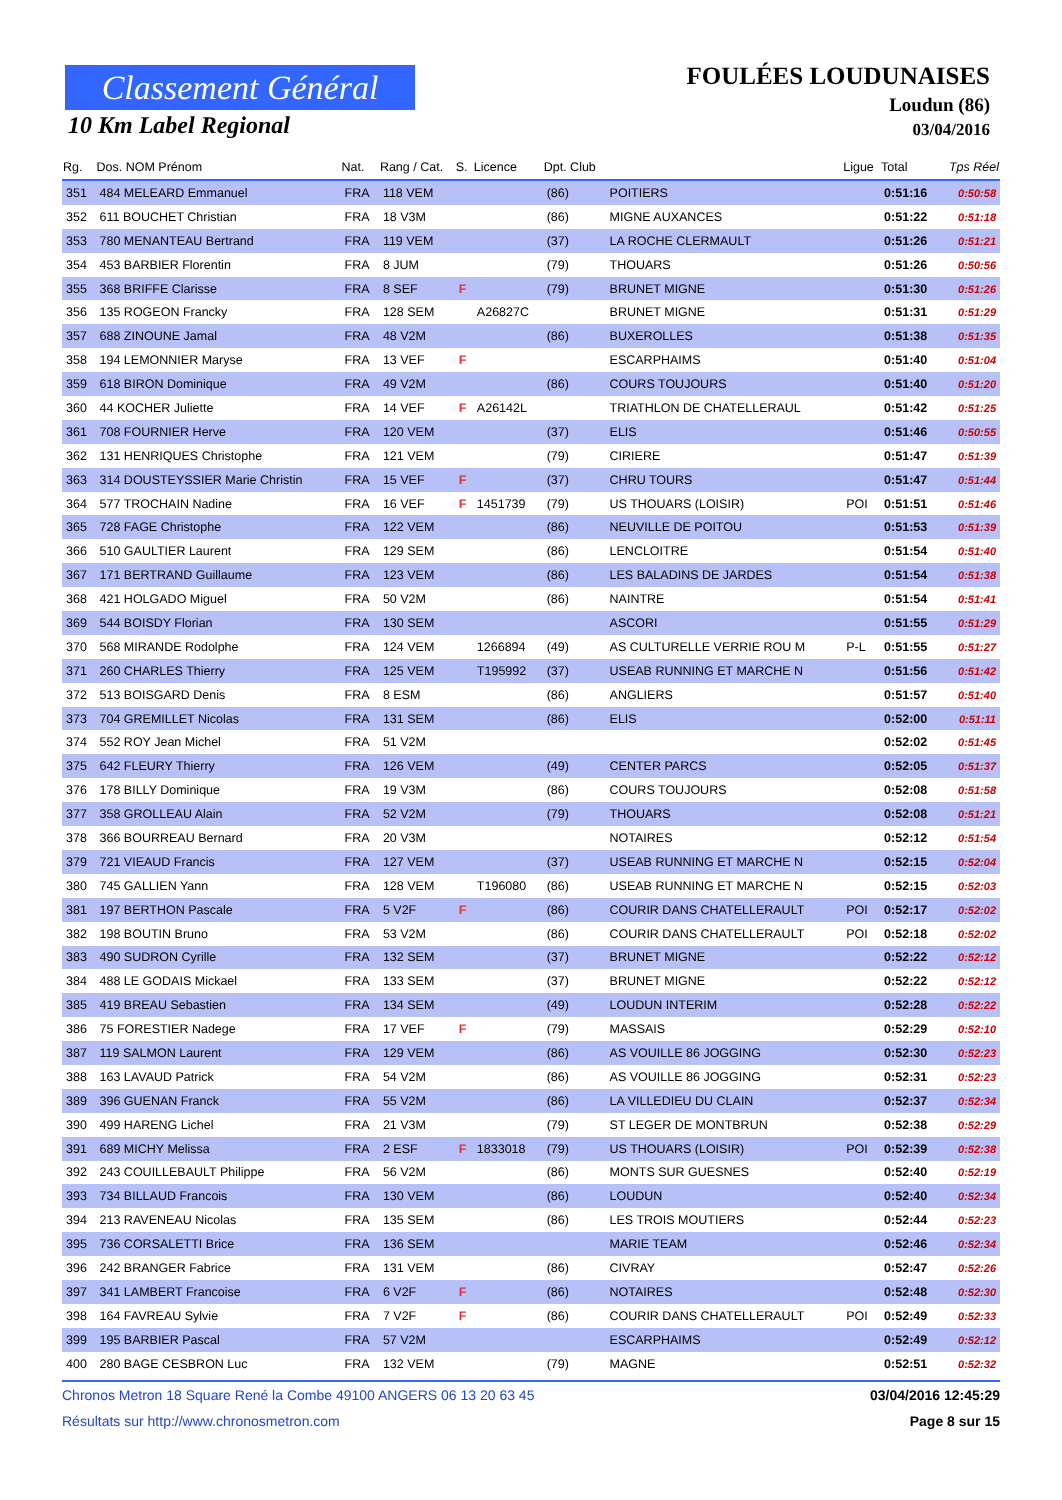Classement Général
10 Km Label Regional
FOULÉES LOUDUNAISES
Loudun (86)
03/04/2016
| Rg. | Dos. NOM Prénom | Nat. | Rang / Cat. | S. | Licence | Dpt. Club | | Ligue | Total | Tps Réel |
| --- | --- | --- | --- | --- | --- | --- | --- | --- | --- | --- |
| 351 | 484 MELEARD Emmanuel | FRA | 118 VEM | | | (86) | POITIERS | | 0:51:16 | 0:50:58 |
| 352 | 611 BOUCHET Christian | FRA | 18 V3M | | | (86) | MIGNE AUXANCES | | 0:51:22 | 0:51:18 |
| 353 | 780 MENANTEAU Bertrand | FRA | 119 VEM | | | (37) | LA ROCHE CLERMAULT | | 0:51:26 | 0:51:21 |
| 354 | 453 BARBIER Florentin | FRA | 8 JUM | | | (79) | THOUARS | | 0:51:26 | 0:50:56 |
| 355 | 368 BRIFFE Clarisse | FRA | 8 SEF | F | | (79) | BRUNET MIGNE | | 0:51:30 | 0:51:26 |
| 356 | 135 ROGEON Francky | FRA | 128 SEM | | A26827C | | BRUNET MIGNE | | 0:51:31 | 0:51:29 |
| 357 | 688 ZINOUNE Jamal | FRA | 48 V2M | | | (86) | BUXEROLLES | | 0:51:38 | 0:51:35 |
| 358 | 194 LEMONNIER Maryse | FRA | 13 VEF | F | | | ESCARPHAIMS | | 0:51:40 | 0:51:04 |
| 359 | 618 BIRON Dominique | FRA | 49 V2M | | | (86) | COURS TOUJOURS | | 0:51:40 | 0:51:20 |
| 360 | 44 KOCHER Juliette | FRA | 14 VEF | F | A26142L | | TRIATHLON DE CHATELLERAUL | | 0:51:42 | 0:51:25 |
| 361 | 708 FOURNIER Herve | FRA | 120 VEM | | | (37) | ELIS | | 0:51:46 | 0:50:55 |
| 362 | 131 HENRIQUES Christophe | FRA | 121 VEM | | | (79) | CIRIERE | | 0:51:47 | 0:51:39 |
| 363 | 314 DOUSTEYSSIER Marie Christin | FRA | 15 VEF | F | | (37) | CHRU TOURS | | 0:51:47 | 0:51:44 |
| 364 | 577 TROCHAIN Nadine | FRA | 16 VEF | F | 1451739 | (79) | US THOUARS (LOISIR) | POI | 0:51:51 | 0:51:46 |
| 365 | 728 FAGE Christophe | FRA | 122 VEM | | | (86) | NEUVILLE DE POITOU | | 0:51:53 | 0:51:39 |
| 366 | 510 GAULTIER Laurent | FRA | 129 SEM | | | (86) | LENCLOITRE | | 0:51:54 | 0:51:40 |
| 367 | 171 BERTRAND Guillaume | FRA | 123 VEM | | | (86) | LES BALADINS DE JARDES | | 0:51:54 | 0:51:38 |
| 368 | 421 HOLGADO Miguel | FRA | 50 V2M | | | (86) | NAINTRE | | 0:51:54 | 0:51:41 |
| 369 | 544 BOISDY Florian | FRA | 130 SEM | | | | ASCORI | | 0:51:55 | 0:51:29 |
| 370 | 568 MIRANDE Rodolphe | FRA | 124 VEM | | 1266894 | (49) | AS CULTURELLE VERRIE ROU M | P-L | 0:51:55 | 0:51:27 |
| 371 | 260 CHARLES Thierry | FRA | 125 VEM | | T195992 | (37) | USEAB RUNNING ET MARCHE N | | 0:51:56 | 0:51:42 |
| 372 | 513 BOISGARD Denis | FRA | 8 ESM | | | (86) | ANGLIERS | | 0:51:57 | 0:51:40 |
| 373 | 704 GREMILLET Nicolas | FRA | 131 SEM | | | (86) | ELIS | | 0:52:00 | 0:51:11 |
| 374 | 552 ROY Jean Michel | FRA | 51 V2M | | | | | | 0:52:02 | 0:51:45 |
| 375 | 642 FLEURY Thierry | FRA | 126 VEM | | | (49) | CENTER PARCS | | 0:52:05 | 0:51:37 |
| 376 | 178 BILLY Dominique | FRA | 19 V3M | | | (86) | COURS TOUJOURS | | 0:52:08 | 0:51:58 |
| 377 | 358 GROLLEAU Alain | FRA | 52 V2M | | | (79) | THOUARS | | 0:52:08 | 0:51:21 |
| 378 | 366 BOURREAU Bernard | FRA | 20 V3M | | | | NOTAIRES | | 0:52:12 | 0:51:54 |
| 379 | 721 VIEAUD Francis | FRA | 127 VEM | | | (37) | USEAB RUNNING ET MARCHE N | | 0:52:15 | 0:52:04 |
| 380 | 745 GALLIEN Yann | FRA | 128 VEM | | T196080 | (86) | USEAB RUNNING ET MARCHE N | | 0:52:15 | 0:52:03 |
| 381 | 197 BERTHON Pascale | FRA | 5 V2F | F | | (86) | COURIR DANS CHATELLERAULT | POI | 0:52:17 | 0:52:02 |
| 382 | 198 BOUTIN Bruno | FRA | 53 V2M | | | (86) | COURIR DANS CHATELLERAULT | POI | 0:52:18 | 0:52:02 |
| 383 | 490 SUDRON Cyrille | FRA | 132 SEM | | | (37) | BRUNET MIGNE | | 0:52:22 | 0:52:12 |
| 384 | 488 LE GODAIS Mickael | FRA | 133 SEM | | | (37) | BRUNET MIGNE | | 0:52:22 | 0:52:12 |
| 385 | 419 BREAU Sebastien | FRA | 134 SEM | | | (49) | LOUDUN INTERIM | | 0:52:28 | 0:52:22 |
| 386 | 75 FORESTIER Nadege | FRA | 17 VEF | F | | (79) | MASSAIS | | 0:52:29 | 0:52:10 |
| 387 | 119 SALMON Laurent | FRA | 129 VEM | | | (86) | AS VOUILLE 86 JOGGING | | 0:52:30 | 0:52:23 |
| 388 | 163 LAVAUD Patrick | FRA | 54 V2M | | | (86) | AS VOUILLE 86 JOGGING | | 0:52:31 | 0:52:23 |
| 389 | 396 GUENAN Franck | FRA | 55 V2M | | | (86) | LA VILLEDIEU DU CLAIN | | 0:52:37 | 0:52:34 |
| 390 | 499 HARENG Lichel | FRA | 21 V3M | | | (79) | ST LEGER DE MONTBRUN | | 0:52:38 | 0:52:29 |
| 391 | 689 MICHY Melissa | FRA | 2 ESF | F | 1833018 | (79) | US THOUARS (LOISIR) | POI | 0:52:39 | 0:52:38 |
| 392 | 243 COUILLEBAULT Philippe | FRA | 56 V2M | | | (86) | MONTS SUR GUESNES | | 0:52:40 | 0:52:19 |
| 393 | 734 BILLAUD Francois | FRA | 130 VEM | | | (86) | LOUDUN | | 0:52:40 | 0:52:34 |
| 394 | 213 RAVENEAU Nicolas | FRA | 135 SEM | | | (86) | LES TROIS MOUTIERS | | 0:52:44 | 0:52:23 |
| 395 | 736 CORSALETTI Brice | FRA | 136 SEM | | | | MARIE TEAM | | 0:52:46 | 0:52:34 |
| 396 | 242 BRANGER Fabrice | FRA | 131 VEM | | | (86) | CIVRAY | | 0:52:47 | 0:52:26 |
| 397 | 341 LAMBERT Francoise | FRA | 6 V2F | F | | (86) | NOTAIRES | | 0:52:48 | 0:52:30 |
| 398 | 164 FAVREAU Sylvie | FRA | 7 V2F | F | | (86) | COURIR DANS CHATELLERAULT | POI | 0:52:49 | 0:52:33 |
| 399 | 195 BARBIER Pascal | FRA | 57 V2M | | | | ESCARPHAIMS | | 0:52:49 | 0:52:12 |
| 400 | 280 BAGE CESBRON Luc | FRA | 132 VEM | | | (79) | MAGNE | | 0:52:51 | 0:52:32 |
Chronos Metron 18 Square René la Combe 49100 ANGERS 06 13 20 63 45 03/04/2016 12:45:29
Résultats sur http://www.chronosmetron.com Page 8 sur 15